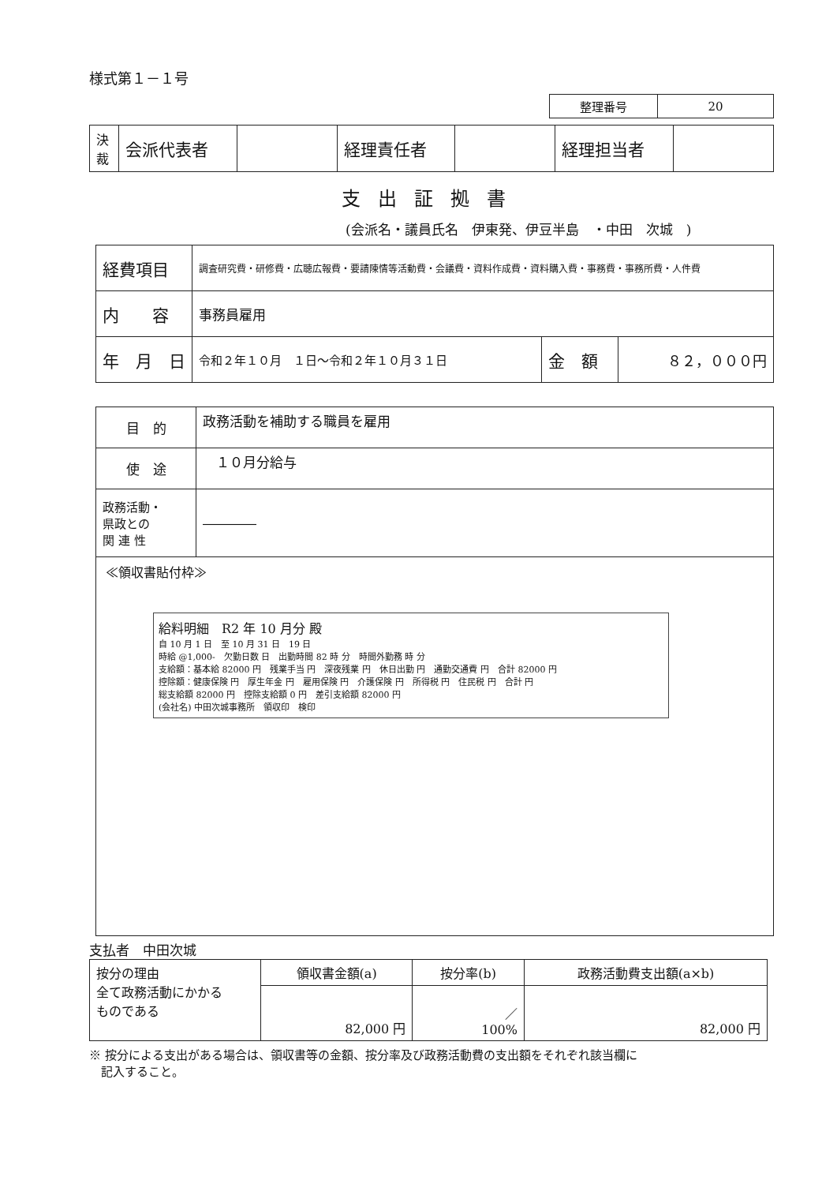様式第１－１号
| 整理番号 | 20 |
| 決 裁 | 会派代表者 | | 経理責任者 | | 経理担当者 | |
支出証拠書
(会派名・議員氏名　伊東発、伊豆半島　・中田　次城　)
| 経費項目 | 調査研究費・研修費・広聴広報費・要請陳情等活動費・会議費・資料作成費・資料購入費・事務費・事務所費・人件費 | | |
| 内 容 | 事務員雇用 | | |
| 年 月 日 | 令和２年１０月 １日～令和２年１０月３１日 | 金 額 | ８２，０００円 |
| 目 的 | 政務活動を補助する職員を雇用 |
| 使 途 | １０月分給与 |
| 政務活動・ 県政との 関 連 性 | ―――― |
≪領収書貼付枠≫
給料明細　R2 年 10 月分 殿
自 10 月 1 日　至 10 月 31 日　19 日
時給 @1,000-　欠勤日数 日　出勤時間 82 時 分　時間外勤務 時 分
支給額：基本給 82000 円　残業手当 円　深夜残業 円　休日出勤 円　通勤交通費 円　合計 82000 円
控除額：健康保険 円　厚生年金 円　雇用保険 円　介護保険 円　所得税 円　住民税 円　合計 円
総支給額 82000 円　控除支給額 0 円　差引支給額 82000 円
(会社名) 中田次城事務所　領収印　検印
支払者　中田次城
| 按分の理由 全て政務活動にかかる ものである | 領収書金額(a) | 按分率(b) | 政務活動費支出額(a×b) |
| | 82,000 円 | ／ 100% | 82,000 円 |
※ 按分による支出がある場合は、領収書等の金額、按分率及び政務活動費の支出額をそれぞれ該当欄に
　記入すること。